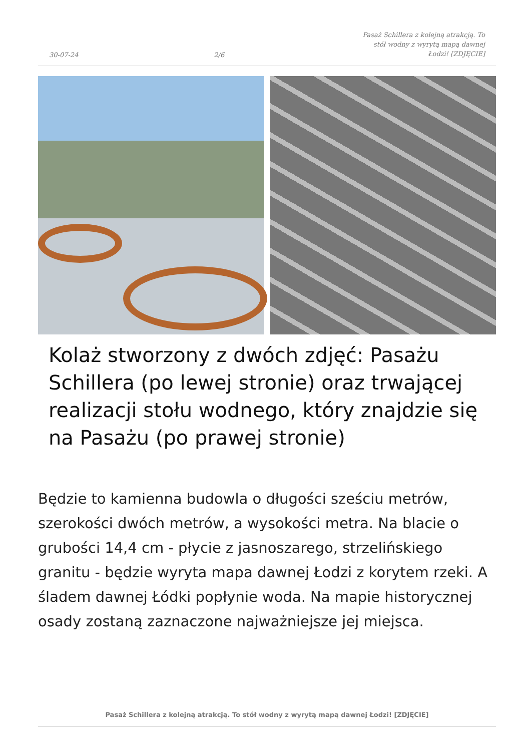30-07-24 2/6 Pasaż Schillera z kolejną atrakcją. To stół wodny z wyrytą mapą dawnej Łodzi! [ZDJĘCIE]
Kolaż stworzony z dwóch zdjęć: Pasażu Schillera (po lewej stronie) oraz trwającej realizacji stołu wodnego, który znajdzie się na Pasażu (po prawej stronie)
Będzie to kamienna budowla o długości sześciu metrów, szerokości dwóch metrów, a wysokości metra. Na blacie o grubości 14,4 cm - płycie z jasnoszarego, strzelińskiego granitu - będzie wyryta mapa dawnej Łodzi z korytem rzeki. A śladem dawnej Łódki popłynie woda. Na mapie historycznej osady zostaną zaznaczone najważniejsze jej miejsca.
Pasaż Schillera z kolejną atrakcją. To stół wodny z wyrytą mapą dawnej Łodzi! [ZDJĘCIE]